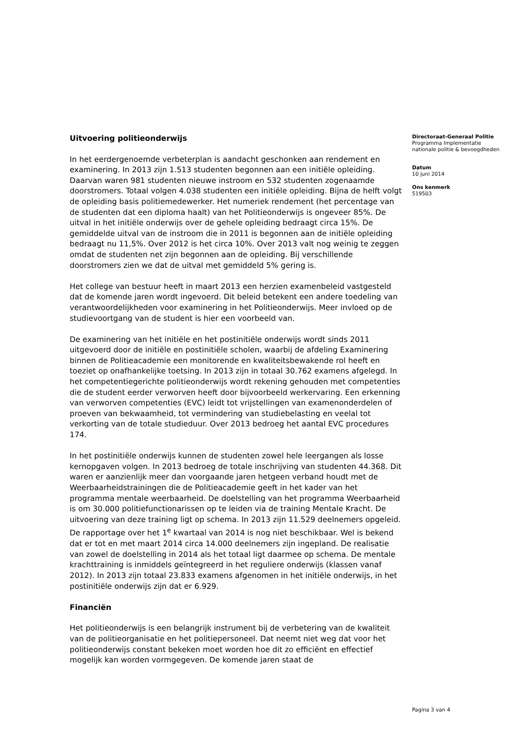Uitvoering politieonderwijs
In het eerdergenoemde verbeterplan is aandacht geschonken aan rendement en examinering. In 2013 zijn 1.513 studenten begonnen aan een initiële opleiding. Daarvan waren 981 studenten nieuwe instroom en 532 studenten zogenaamde doorstromers. Totaal volgen 4.038 studenten een initiële opleiding. Bijna de helft volgt de opleiding basis politiemedewerker. Het numeriek rendement (het percentage van de studenten dat een diploma haalt) van het Politieonderwijs is ongeveer 85%. De uitval in het initiële onderwijs over de gehele opleiding bedraagt circa 15%. De gemiddelde uitval van de instroom die in 2011 is begonnen aan de initiële opleiding bedraagt nu 11,5%. Over 2012 is het circa 10%. Over 2013 valt nog weinig te zeggen omdat de studenten net zijn begonnen aan de opleiding. Bij verschillende doorstromers zien we dat de uitval met gemiddeld 5% gering is.
Het college van bestuur heeft in maart 2013 een herzien examenbeleid vastgesteld dat de komende jaren wordt ingevoerd. Dit beleid betekent een andere toedeling van verantwoordelijkheden voor examinering in het Politieonderwijs. Meer invloed op de studievoortgang van de student is hier een voorbeeld van.
De examinering van het initiële en het postinitiële onderwijs wordt sinds 2011 uitgevoerd door de initiële en postinitiële scholen, waarbij de afdeling Examinering binnen de Politieacademie een monitorende en kwaliteitsbewakende rol heeft en toeziet op onafhankelijke toetsing. In 2013 zijn in totaal 30.762 examens afgelegd. In het competentiegerichte politieonderwijs wordt rekening gehouden met competenties die de student eerder verworven heeft door bijvoorbeeld werkervaring. Een erkenning van verworven competenties (EVC) leidt tot vrijstellingen van examenonderdelen of proeven van bekwaamheid, tot vermindering van studiebelasting en veelal tot verkorting van de totale studieduur. Over 2013 bedroeg het aantal EVC procedures 174.
In het postinitiële onderwijs kunnen de studenten zowel hele leergangen als losse kernopgaven volgen. In 2013 bedroeg de totale inschrijving van studenten 44.368. Dit waren er aanzienlijk meer dan voorgaande jaren hetgeen verband houdt met de Weerbaarheidstrainingen die de Politieacademie geeft in het kader van het programma mentale weerbaarheid. De doelstelling van het programma Weerbaarheid is om 30.000 politiefunctionarissen op te leiden via de training Mentale Kracht. De uitvoering van deze training ligt op schema. In 2013 zijn 11.529 deelnemers opgeleid. De rapportage over het 1<sup>e</sup> kwartaal van 2014 is nog niet beschikbaar. Wel is bekend dat er tot en met maart 2014 circa 14.000 deelnemers zijn ingepland. De realisatie van zowel de doelstelling in 2014 als het totaal ligt daarmee op schema. De mentale krachttraining is inmiddels geïntegreerd in het reguliere onderwijs (klassen vanaf 2012). In 2013 zijn totaal 23.833 examens afgenomen in het initiële onderwijs, in het postinitiële onderwijs zijn dat er 6.929.
Financiën
Het politieonderwijs is een belangrijk instrument bij de verbetering van de kwaliteit van de politieorganisatie en het politiepersoneel. Dat neemt niet weg dat voor het politieonderwijs constant bekeken moet worden hoe dit zo efficiënt en effectief mogelijk kan worden vormgegeven. De komende jaren staat de
Directoraat-Generaal Politie
Programma Implementatie nationale politie & bevoegdheden
Datum
10 juni 2014
Ons kenmerk
519503
Pagina 3 van 4